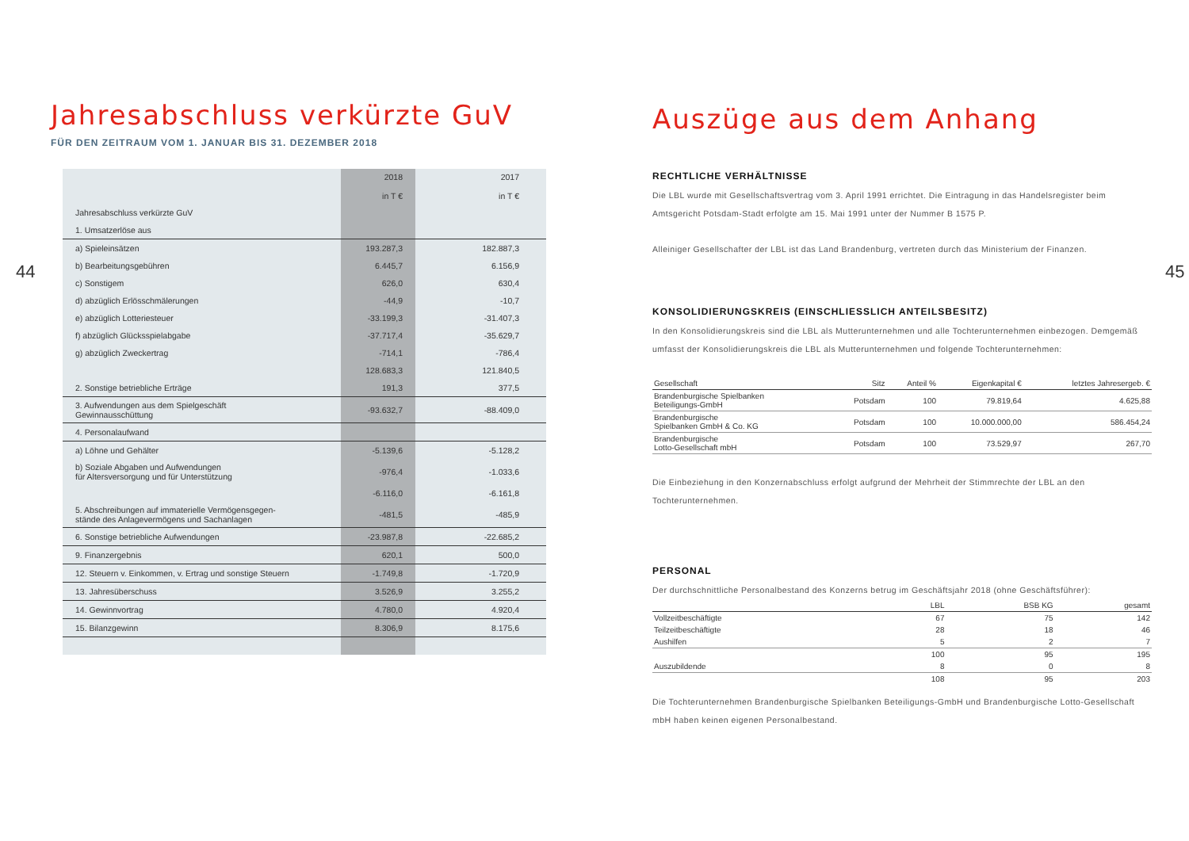44 45
Jahresabschluss verkürzte GuV
FÜR DEN ZEITRAUM VOM 1. JANUAR BIS 31. DEZEMBER 2018
| | 2018 in T € | 2017 in T € |
| Jahresabschluss verkürzte GuV | | |
| 1. Umsatzerlöse aus | | |
| a) Spieleinsätzen | 193.287,3 | 182.887,3 |
| b) Bearbeitungsgebühren | 6.445,7 | 6.156,9 |
| c) Sonstigem | 626,0 | 630,4 |
| d) abzüglich Erlösschmälerungen | -44,9 | -10,7 |
| e) abzüglich Lotteriesteuer | -33.199,3 | -31.407,3 |
| f) abzüglich Glücksspielabgabe | -37.717,4 | -35.629,7 |
| g) abzüglich Zweckertrag | -714,1 | -786,4 |
| | 128.683,3 | 121.840,5 |
| 2. Sonstige betriebliche Erträge | 191,3 | 377,5 |
| 3. Aufwendungen aus dem Spielgeschäft Gewinnausschüttung | -93.632,7 | -88.409,0 |
| 4. Personalaufwand | | |
| a) Löhne und Gehälter | -5.139,6 | -5.128,2 |
| b) Soziale Abgaben und Aufwendungen für Altersversorgung und für Unterstützung | -976,4 | -1.033,6 |
| | -6.116,0 | -6.161,8 |
| 5. Abschreibungen auf immaterielle Vermögensgegen- stände des Anlagevermögens und Sachanlagen | -481,5 | -485,9 |
| 6. Sonstige betriebliche Aufwendungen | -23.987,8 | -22.685,2 |
| 9. Finanzergebnis | 620,1 | 500,0 |
| 12. Steuern v. Einkommen, v. Ertrag und sonstige Steuern | -1.749,8 | -1.720,9 |
| 13. Jahresüberschuss | 3.526,9 | 3.255,2 |
| 14. Gewinnvortrag | 4.780,0 | 4.920,4 |
| 15. Bilanzgewinn | 8.306,9 | 8.175,6 |
Auszüge aus dem Anhang
RECHTLICHE VERHÄLTNISSE
Die LBL wurde mit Gesellschaftsvertrag vom 3. April 1991 errichtet. Die Eintragung in das Handelsregister beim Amtsgericht Potsdam-Stadt erfolgte am 15. Mai 1991 unter der Nummer B 1575 P.
Alleiniger Gesellschafter der LBL ist das Land Brandenburg, vertreten durch das Ministerium der Finanzen.
KONSOLIDIERUNGSKREIS (EINSCHLIESSLICH ANTEILSBESITZ)
In den Konsolidierungskreis sind die LBL als Mutterunternehmen und alle Tochterunternehmen einbezogen. Demgemäß umfasst der Konsolidierungskreis die LBL als Mutterunternehmen und folgende Tochterunternehmen:
| Gesellschaft | Sitz | Anteil % | Eigenkapital € | letztes Jahresergeb. € |
| --- | --- | --- | --- | --- |
| Brandenburgische Spielbanken Beteiligungs-GmbH | Potsdam | 100 | 79.819,64 | 4.625,88 |
| Brandenburgische Spielbanken GmbH & Co. KG | Potsdam | 100 | 10.000.000,00 | 586.454,24 |
| Brandenburgische Lotto-Gesellschaft mbH | Potsdam | 100 | 73.529,97 | 267,70 |
Die Einbeziehung in den Konzernabschluss erfolgt aufgrund der Mehrheit der Stimmrechte der LBL an den Tochterunternehmen.
PERSONAL
Der durchschnittliche Personalbestand des Konzerns betrug im Geschäftsjahr 2018 (ohne Geschäftsführer):
| | LBL | BSB KG | gesamt |
| --- | --- | --- | --- |
| Vollzeitbeschäftigte | 67 | 75 | 142 |
| Teilzeitbeschäftigte | 28 | 18 | 46 |
| Aushilfen | 5 | 2 | 7 |
| | 100 | 95 | 195 |
| Auszubildende | 8 | 0 | 8 |
| | 108 | 95 | 203 |
Die Tochterunternehmen Brandenburgische Spielbanken Beteiligungs-GmbH und Brandenburgische Lotto-Gesellschaft mbH haben keinen eigenen Personalbestand.